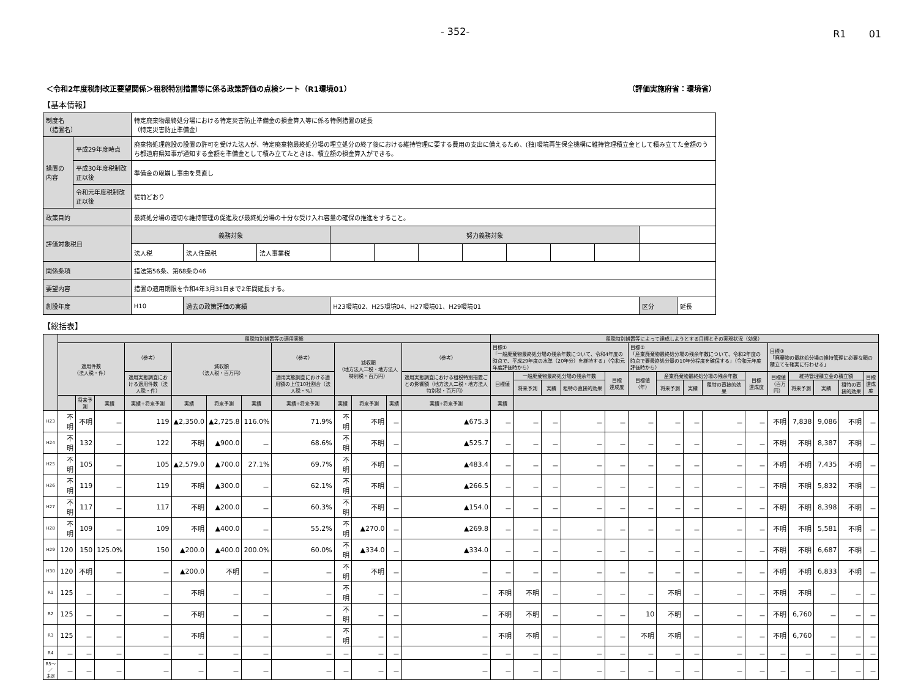- 352- R1　　 01
＜令和2年度税制改正要望関係＞租税特別措置等に係る政策評価の点検シート（R1環境01） （評価実施府省：環境省）
【基本情報】
| 制度名 （措置名） | | 特定廃棄物最終処分場における特定災害防止準備金の損金算入等に係る特例措置の延長 （特定災害防止準備金） | | | | | | | | | | | |
| 措置の内容 | 平成29年度時点 | 廃棄物処理施設の設置の許可を受けた法人が、特定廃棄物最終処分場の埋立処分の終了後における維持管理に要する費用の支出に備えるため、(独)環境再生保全機構に維持管理積立金として積み立てた金額のうち都道府県知事が通知する金額を準備金として積み立てたときは、積立額の損金算入ができる。 | | | | | | | | | | | |
| | 平成30年度税制改正以後 | 準備金の取崩し事由を見直し | | | | | | | | | | | |
| | 令和元年度税制改正以後 | 従前どおり | | | | | | | | | | | |
| 政策目的 | | 最終処分場の適切な維持管理の促進及び最終処分場の十分な受け入れ容量の確保の推進をすること。 | | | | | | | | | | | |
| 評価対象税目 | | 義務対象 | | | 努力義務対象 | | | | | | | | |
| | | 法人税 | 法人住民税 | 法人事業税 | | | | | | | | | |
| 関係条項 | | 措法第56条、第68条の46 | | | | | | | | | | | |
| 要望内容 | | 措置の適用期限を令和4年3月31日まで2年間延長する。 | | | | | | | | | | | |
| 創設年度 | | H10 | 過去の政策評価の実績 | | H23環境02、H25環境04、H27環境01、H29環境01 | | | | | | | 区分 | 延長 |
【総括表】
| | 租税特別措置等の適用実態 | | | | | | | | | | | | 租税特別措置等によって達成しようとする目標とその実現状況（効果） | | | | | | | | | | | | | | |
| --- | --- | --- | --- | --- | --- | --- | --- | --- | --- | --- | --- | --- | --- | --- | --- | --- | --- | --- | --- | --- | --- | --- | --- | --- | --- | --- | --- |
| | 適用件数 （法人税・件） | | | （参考） | 減収額 （法人税・百万円） | | | （参考） | 減収額 （地方法人二税・地方法人特別税・百万円） | | | （参考） | 目標① 「一般廃棄物最終処分場の残余年数について、令和4年度の時点で、平成29年度の水準（20年分）を維持する」（令和元年度評価時から） | | | | | 目標② 「産業廃棄物最終処分場の残余年数について、令和2年度の時点で要最終処分量の10年分程度を確保する」（令和元年度評価時から） | | | | | 目標③ 「廃棄物の最終処分場の維持管理に必要な額の積立てを確実に行わせる」 | | | | |
| | | | | 適用実態調査における適用件数（法人税・件） | | | | 適用実態調査における適用額の上位10社割合（法人税・%） | | | | 適用実態調査における租税特別措置ごとの影響額（地方法人二税・地方法人特別税・百万円） | 目標値 | 一般廃棄物最終処分場の残余年数 | | | 目標 達成度 | 目標値 （年） | 産業廃棄物最終処分場の残余年数 | | | 目標 達成度 | 目標値 （百万円） | 維持管理積立金の積立額 | | | 目標 達成度 |
| | | | | | | | | | | | | | | 将来予測 | 実績 | 租特の直接的効果 | | | 将来予測 | 実績 | 租特の直接的効果 | | | 将来予測 | 実績 | 租特の直接的効果 | |
| | | 将来予測 | 実績 | 実績÷将来予測 | 実績 | 将来予測 | 実績 | 実績÷将来予測 | 実績 | 将来予測 | 実績 | 実績÷将来予測 | 実績 | | | | | | | | | | | | | | |
| H23 | 不明 | 不明 | － | 119 | ▲2,350.0 | ▲2,725.8 | 116.0% | 71.9% | 不明 | 不明 | － | ▲675.3 | － | － | － | － | － | － | － | － | － | － | 不明 | 7,838 | 9,086 | 不明 | － |
| H24 | 不明 | 132 | － | 122 | 不明 | ▲900.0 | － | 68.6% | 不明 | 不明 | － | ▲525.7 | － | － | － | － | － | － | － | － | － | － | 不明 | 不明 | 8,387 | 不明 | － |
| H25 | 不明 | 105 | － | 105 | ▲2,579.0 | ▲700.0 | 27.1% | 69.7% | 不明 | 不明 | － | ▲483.4 | － | － | － | － | － | － | － | － | － | － | 不明 | 不明 | 7,435 | 不明 | － |
| H26 | 不明 | 119 | － | 119 | 不明 | ▲300.0 | － | 62.1% | 不明 | 不明 | － | ▲266.5 | － | － | － | － | － | － | － | － | － | － | 不明 | 不明 | 5,832 | 不明 | － |
| H27 | 不明 | 117 | － | 117 | 不明 | ▲200.0 | － | 60.3% | 不明 | 不明 | － | ▲154.0 | － | － | － | － | － | － | － | － | － | － | 不明 | 不明 | 8,398 | 不明 | － |
| H28 | 不明 | 109 | － | 109 | 不明 | ▲400.0 | － | 55.2% | 不明 | ▲270.0 | － | ▲269.8 | － | － | － | － | － | － | － | － | － | － | 不明 | 不明 | 5,581 | 不明 | － |
| H29 | 120 | 150 | 125.0% | 150 | ▲200.0 | ▲400.0 | 200.0% | 60.0% | 不明 | ▲334.0 | － | ▲334.0 | － | － | － | － | － | － | － | － | － | － | 不明 | 不明 | 6,687 | 不明 | － |
| H30 | 120 | 不明 | － | － | ▲200.0 | 不明 | － | － | 不明 | 不明 | － | － | － | － | － | － | － | － | － | － | － | － | 不明 | 不明 | 6,833 | 不明 | － |
| R1 | 125 | － | － | － | 不明 | － | － | － | 不明 | － | － | － | 不明 | 不明 | － | － | － | － | 不明 | － | － | － | 不明 | 不明 | － | － | － |
| R2 | 125 | － | － | － | 不明 | － | － | － | 不明 | － | － | － | 不明 | 不明 | － | － | － | 10 | 不明 | － | － | － | 不明 | 6,760 | － | － | － |
| R3 | 125 | － | － | － | 不明 | － | － | － | 不明 | － | － | － | 不明 | 不明 | － | － | － | 不明 | 不明 | － | － | － | 不明 | 6,760 | － | － | － |
| R4 | － | － | － | － | － | － | － | － | － | － | － | － | － | － | － | － | － | － | － | － | － | － | － | － | － | － | － |
| R5～／ 未定 | － | － | － | － | － | － | － | － | － | － | － | － | － | － | － | － | － | － | － | － | － | － | － | － | － | － | － |